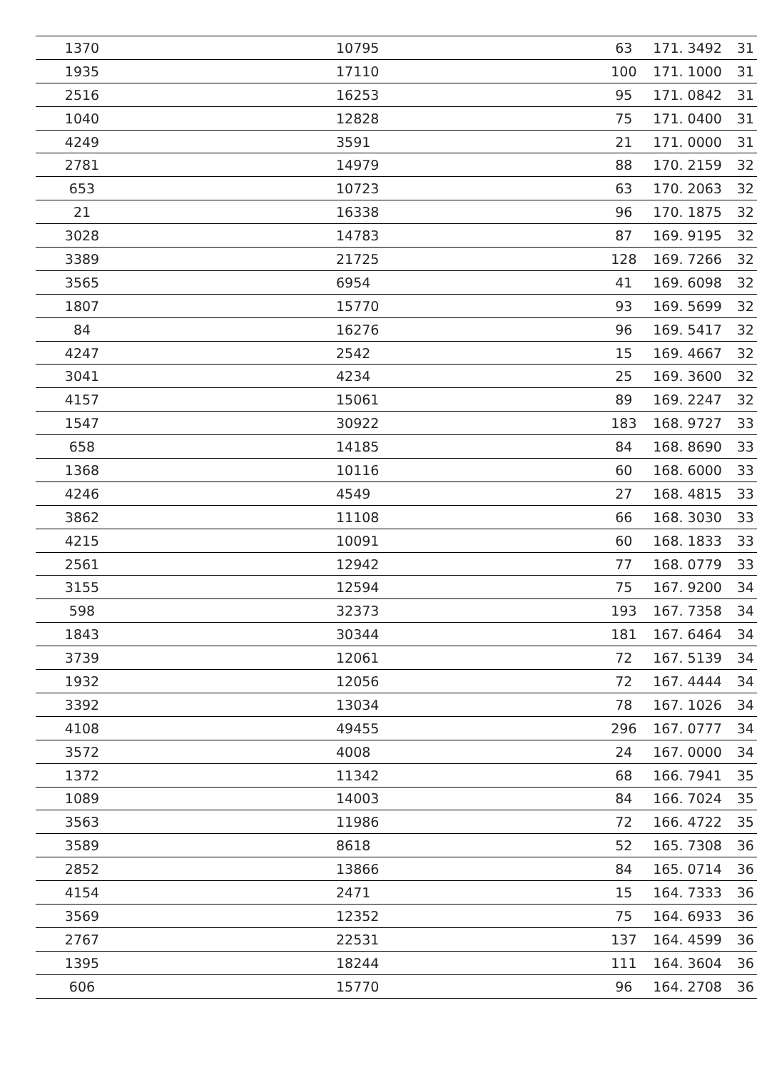| 1370 | | 10795 | 63 | 171. 3492 | 31 |
| 1935 | | 17110 | 100 | 171. 1000 | 31 |
| 2516 | | 16253 | 95 | 171. 0842 | 31 |
| 1040 | | 12828 | 75 | 171. 0400 | 31 |
| 4249 | | 3591 | 21 | 171. 0000 | 31 |
| 2781 | | 14979 | 88 | 170. 2159 | 32 |
| 653 | | 10723 | 63 | 170. 2063 | 32 |
| 21 | | 16338 | 96 | 170. 1875 | 32 |
| 3028 | | 14783 | 87 | 169. 9195 | 32 |
| 3389 | | 21725 | 128 | 169. 7266 | 32 |
| 3565 | | 6954 | 41 | 169. 6098 | 32 |
| 1807 | | 15770 | 93 | 169. 5699 | 32 |
| 84 | | 16276 | 96 | 169. 5417 | 32 |
| 4247 | | 2542 | 15 | 169. 4667 | 32 |
| 3041 | | 4234 | 25 | 169. 3600 | 32 |
| 4157 | | 15061 | 89 | 169. 2247 | 32 |
| 1547 | | 30922 | 183 | 168. 9727 | 33 |
| 658 | | 14185 | 84 | 168. 8690 | 33 |
| 1368 | | 10116 | 60 | 168. 6000 | 33 |
| 4246 | | 4549 | 27 | 168. 4815 | 33 |
| 3862 | | 11108 | 66 | 168. 3030 | 33 |
| 4215 | | 10091 | 60 | 168. 1833 | 33 |
| 2561 | | 12942 | 77 | 168. 0779 | 33 |
| 3155 | | 12594 | 75 | 167. 9200 | 34 |
| 598 | | 32373 | 193 | 167. 7358 | 34 |
| 1843 | | 30344 | 181 | 167. 6464 | 34 |
| 3739 | | 12061 | 72 | 167. 5139 | 34 |
| 1932 | | 12056 | 72 | 167. 4444 | 34 |
| 3392 | | 13034 | 78 | 167. 1026 | 34 |
| 4108 | | 49455 | 296 | 167. 0777 | 34 |
| 3572 | | 4008 | 24 | 167. 0000 | 34 |
| 1372 | | 11342 | 68 | 166. 7941 | 35 |
| 1089 | | 14003 | 84 | 166. 7024 | 35 |
| 3563 | | 11986 | 72 | 166. 4722 | 35 |
| 3589 | | 8618 | 52 | 165. 7308 | 36 |
| 2852 | | 13866 | 84 | 165. 0714 | 36 |
| 4154 | | 2471 | 15 | 164. 7333 | 36 |
| 3569 | | 12352 | 75 | 164. 6933 | 36 |
| 2767 | | 22531 | 137 | 164. 4599 | 36 |
| 1395 | | 18244 | 111 | 164. 3604 | 36 |
| 606 | | 15770 | 96 | 164. 2708 | 36 |